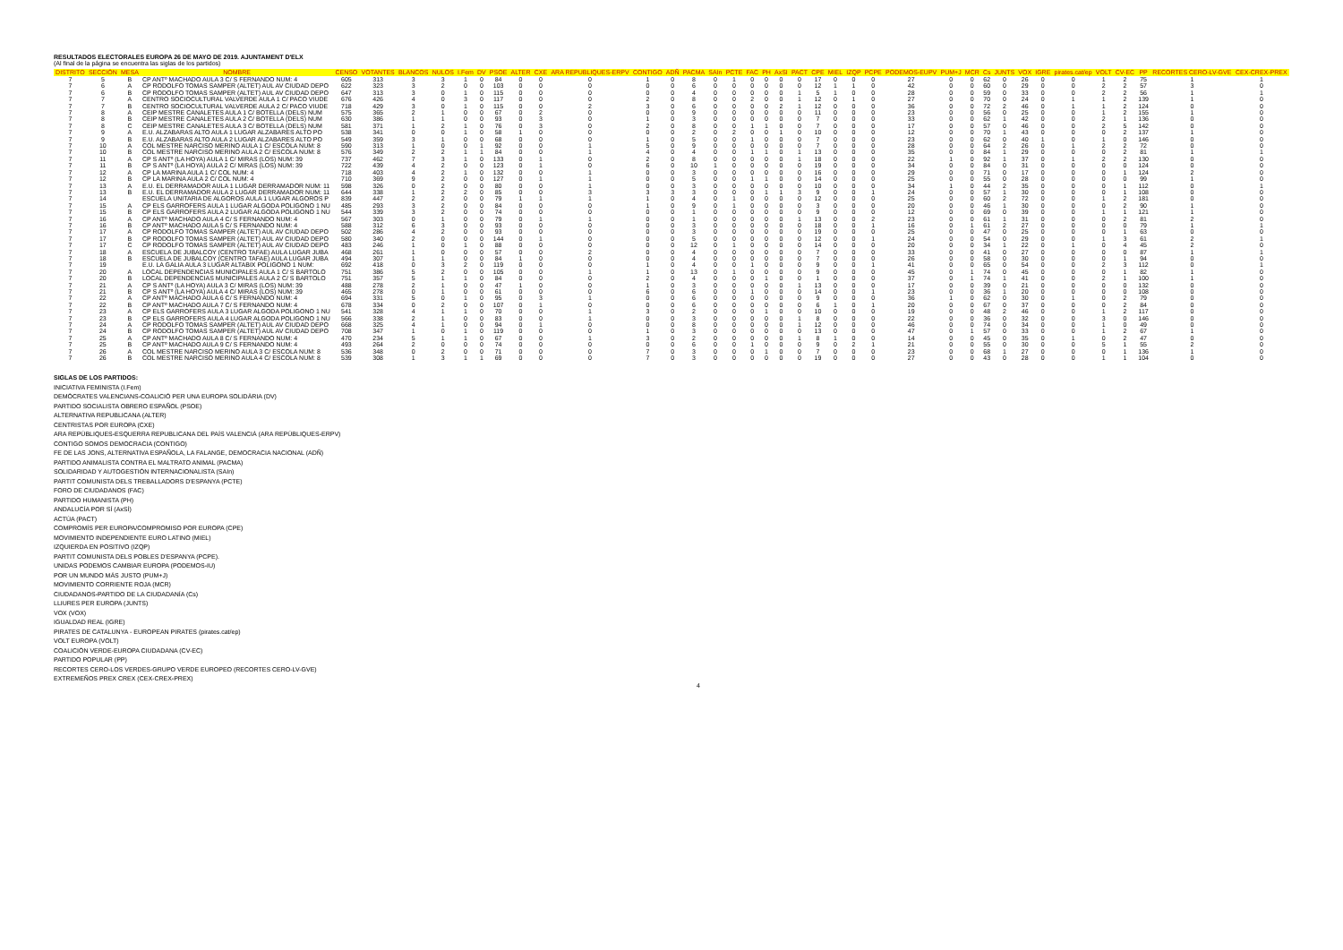RESULTADOS ELECTORALES EUROPA 26 DE MAYO DE 2019. AJUNTAMENT D'ELX
(Al final de la página se encuentra las siglas de los partidos)
| DISTRITO | SECCIÓN | MESA | NOMBRE | CENSO | VOTANTES | BLANCOS | NULOS | I.Fem | DV | PSOE | ALTER | CXE | ARA REPUBLIQUES-ERPV | CONTIGO | ADÑ | PACMA | SAIn | PCTE | FAC | PH | AxSI | PACT | CPE | MIEL | IZQP | PCPE | PODEMOS-EUPV | PUM+J | MCR | Cs | JUNTS | VOX | IGRE | pirates.cat/ep | VOLT | CV-EC | PP | RECORTES CERO-LV-GVE | CEX-CREX-PREX |
| --- | --- | --- | --- | --- | --- | --- | --- | --- | --- | --- | --- | --- | --- | --- | --- | --- | --- | --- | --- | --- | --- | --- | --- | --- | --- | --- | --- | --- | --- | --- | --- | --- | --- | --- | --- | --- | --- | --- | --- |
| 7 | 5 | B | CP ANTº MACHADO AULA 3 C/ S FERNANDO NUM: 4 | 605 | 313 | 3 | 3 | 1 | 0 | 84 | 0 | 0 | 0 | 1 | 0 | 8 | 0 | 1 | 0 | 0 | 0 | 0 | 17 | 0 | 0 | 0 | 27 | 0 | 0 | 62 | 0 | 26 | 0 | 0 | 1 | 2 | 75 | 1 | 1 |
| 7 | 6 | A | CP RODOLFO TOMAS SAMPER (ALTET) AUL AV CIUDAD DEPO | 622 | 323 | 3 | 2 | 0 | 0 | 103 | 0 | 0 | 0 | 0 | 0 | 6 | 0 | 0 | 0 | 0 | 0 | 0 | 12 | 1 | 1 | 0 | 42 | 0 | 0 | 60 | 0 | 29 | 0 | 0 | 2 | 2 | 57 | 3 | 0 |
| 7 | 6 | B | CP RODOLFO TOMAS SAMPER (ALTET) AUL AV CIUDAD DEPO | 647 | 313 | 3 | 0 | 1 | 0 | 115 | 0 | 0 | 0 | 0 | 0 | 4 | 0 | 0 | 0 | 0 | 0 | 1 | 5 | 1 | 0 | 0 | 28 | 0 | 0 | 59 | 0 | 33 | 0 | 0 | 2 | 2 | 56 | 1 | 1 |
| 7 | 7 | A | CENTRO SOCIOCULTURAL VALVERDE AULA 1 C/ PACO VIUDE | 676 | 426 | 4 | 0 | 3 | 0 | 117 | 0 | 0 | 0 | 2 | 0 | 8 | 0 | 0 | 2 | 0 | 0 | 1 | 12 | 0 | 1 | 0 | 27 | 0 | 0 | 70 | 0 | 24 | 0 | 1 | 1 | 2 | 139 | 1 | 0 |
| 7 | 7 | B | CENTRO SOCIOCULTURAL VALVERDE AULA 2 C/ PACO VIUDE | 718 | 429 | 3 | 0 | 1 | 0 | 115 | 0 | 0 | 2 | 3 | 0 | 6 | 0 | 0 | 0 | 0 | 2 | 1 | 12 | 0 | 0 | 0 | 36 | 0 | 0 | 72 | 2 | 46 | 0 | 1 | 1 | 2 | 124 | 0 | 0 |
| 7 | 8 | A | CEIP MESTRE CANALETES AULA 1 C/ BOTELLA (DELS) NUM | 575 | 365 | 2 | 1 | 0 | 0 | 67 | 0 | 2 | 0 | 0 | 0 | 9 | 0 | 0 | 0 | 0 | 0 | 0 | 11 | 0 | 0 | 0 | 23 | 0 | 0 | 56 | 0 | 25 | 0 | 0 | 1 | 2 | 155 | 1 | 0 |
| 7 | 8 | B | CEIP MESTRE CANALETES AULA 2 C/ BOTELLA (DELS) NUM | 630 | 386 | 1 | 1 | 0 | 0 | 93 | 0 | 3 | 0 | 1 | 0 | 3 | 0 | 0 | 0 | 0 | 0 | 0 | 7 | 0 | 0 | 0 | 33 | 0 | 0 | 62 | 1 | 42 | 0 | 0 | 2 | 1 | 136 | 0 | 0 |
| 7 | 8 | C | CEIP MESTRE CANALETES AULA 3 C/ BOTELLA (DELS) NUM | 581 | 371 | 1 | 2 | 1 | 0 | 76 | 0 | 3 | 0 | 2 | 0 | 8 | 0 | 0 | 1 | 1 | 0 | 0 | 7 | 0 | 0 | 0 | 17 | 0 | 0 | 57 | 0 | 46 | 0 | 0 | 2 | 5 | 142 | 0 | 0 |
| 7 | 9 | A | E.U. ALZABARAS ALTO AULA 1 LUGAR ALZABARES ALTO PO | 538 | 341 | 0 | 0 | 1 | 0 | 58 | 1 | 0 | 0 | 0 | 0 | 2 | 0 | 2 | 0 | 0 | 1 | 0 | 10 | 0 | 0 | 0 | 12 | 0 | 0 | 70 | 1 | 43 | 0 | 0 | 0 | 2 | 137 | 1 | 0 |
| 7 | 9 | B | E.U. ALZABARAS ALTO AULA 2 LUGAR ALZABARES ALTO PO | 549 | 359 | 3 | 1 | 0 | 0 | 68 | 0 | 0 | 0 | 1 | 0 | 5 | 0 | 0 | 1 | 0 | 0 | 0 | 7 | 0 | 0 | 0 | 23 | 0 | 0 | 62 | 0 | 40 | 1 | 0 | 1 | 0 | 146 | 0 | 0 |
| 7 | 10 | A | COL MESTRE NARCISO MERINO AULA 1 C/ ESCOLA NUM: 8 | 590 | 313 | 1 | 0 | 0 | 1 | 92 | 0 | 0 | 1 | 5 | 0 | 9 | 0 | 0 | 0 | 0 | 0 | 0 | 7 | 0 | 0 | 0 | 28 | 0 | 0 | 64 | 2 | 26 | 0 | 1 | 2 | 2 | 72 | 0 | 0 |
| 7 | 10 | B | COL MESTRE NARCISO MERINO AULA 2 C/ ESCOLA NUM: 8 | 576 | 349 | 2 | 2 | 1 | 1 | 84 | 0 | 0 | 1 | 4 | 0 | 4 | 0 | 0 | 1 | 1 | 0 | 1 | 13 | 0 | 0 | 0 | 35 | 0 | 0 | 84 | 1 | 29 | 0 | 0 | 0 | 2 | 81 | 1 | 1 |
| 7 | 11 | A | CP S ANTº (LA HOYA) AULA 1 C/ MIRAS (LOS) NUM: 39 | 737 | 462 | 7 | 3 | 1 | 0 | 133 | 0 | 1 | 0 | 2 | 0 | 8 | 0 | 0 | 0 | 0 | 0 | 1 | 18 | 0 | 0 | 0 | 22 | 1 | 0 | 92 | 1 | 37 | 0 | 1 | 2 | 2 | 130 | 0 | 0 |
| 7 | 11 | B | CP S ANTº (LA HOYA) AULA 2 C/ MIRAS (LOS) NUM: 39 | 722 | 439 | 4 | 2 | 0 | 0 | 123 | 0 | 1 | 0 | 6 | 0 | 10 | 1 | 0 | 0 | 0 | 0 | 0 | 19 | 0 | 0 | 0 | 34 | 0 | 0 | 84 | 0 | 31 | 0 | 0 | 0 | 0 | 124 | 0 | 0 |
| 7 | 12 | A | CP LA MARINA AULA 1 C/ COL NUM: 4 | 718 | 403 | 4 | 2 | 1 | 0 | 132 | 0 | 0 | 1 | 0 | 0 | 3 | 0 | 0 | 0 | 0 | 0 | 0 | 16 | 0 | 0 | 0 | 29 | 0 | 0 | 71 | 0 | 17 | 0 | 0 | 0 | 1 | 124 | 2 | 0 |
| 7 | 12 | B | CP LA MARINA AULA 2 C/ COL NUM: 4 | 710 | 369 | 9 | 2 | 0 | 0 | 127 | 0 | 1 | 1 | 0 | 0 | 5 | 0 | 0 | 1 | 1 | 0 | 0 | 14 | 0 | 0 | 0 | 25 | 0 | 0 | 55 | 0 | 28 | 0 | 0 | 0 | 0 | 99 | 1 | 0 |
| 7 | 13 | A | E.U. EL DERRAMADOR AULA 1 LUGAR DERRAMADOR NUM: 11 | 598 | 326 | 0 | 2 | 0 | 0 | 80 | 0 | 0 | 1 | 0 | 0 | 3 | 0 | 0 | 0 | 0 | 0 | 0 | 10 | 0 | 0 | 0 | 34 | 1 | 0 | 44 | 2 | 35 | 0 | 0 | 0 | 1 | 112 | 0 | 1 |
| 7 | 13 | B | E.U. EL DERRAMADOR AULA 2 LUGAR DERRAMADOR NUM: 11 | 644 | 338 | 1 | 2 | 2 | 0 | 85 | 0 | 0 | 3 | 3 | 3 | 3 | 0 | 0 | 0 | 1 | 1 | 3 | 9 | 0 | 0 | 1 | 24 | 0 | 0 | 57 | 1 | 30 | 0 | 0 | 0 | 1 | 108 | 0 | 0 |
| 7 | 14 | | ESCUELA UNITARIA DE ALGOROS AULA 1 LUGAR ALGOROS P | 839 | 447 | 2 | 2 | 0 | 0 | 79 | 1 | 1 | 1 | 1 | 0 | 4 | 0 | 1 | 0 | 0 | 0 | 0 | 12 | 0 | 0 | 0 | 25 | 0 | 0 | 60 | 2 | 72 | 0 | 0 | 1 | 2 | 181 | 0 | 0 |
| 7 | 15 | A | CP ELS GARROFERS AULA 1 LUGAR ALGODA POLIGONO 1 NU | 485 | 293 | 3 | 2 | 0 | 0 | 84 | 0 | 0 | 0 | 1 | 0 | 9 | 0 | 1 | 0 | 0 | 0 | 0 | 3 | 0 | 0 | 0 | 20 | 0 | 0 | 46 | 1 | 30 | 0 | 0 | 0 | 2 | 90 | 1 | 0 |
| 7 | 15 | B | CP ELS GARROFERS AULA 2 LUGAR ALGODA POLIGONO 1 NU | 544 | 339 | 3 | 2 | 0 | 0 | 74 | 0 | 0 | 0 | 0 | 0 | 1 | 0 | 0 | 0 | 0 | 0 | 0 | 9 | 0 | 0 | 0 | 12 | 0 | 0 | 69 | 0 | 39 | 0 | 0 | 1 | 1 | 121 | 1 | 0 |
| 7 | 16 | A | CP ANTº MACHADO AULA 4 C/ S FERNANDO NUM: 4 | 567 | 303 | 0 | 1 | 0 | 0 | 79 | 0 | 1 | 1 | 0 | 0 | 1 | 0 | 0 | 0 | 0 | 0 | 1 | 13 | 0 | 0 | 2 | 23 | 0 | 0 | 61 | 1 | 31 | 0 | 0 | 0 | 2 | 81 | 2 | 0 |
| 7 | 16 | B | CP ANTº MACHADO AULA 5 C/ S FERNANDO NUM: 4 | 588 | 312 | 6 | 3 | 0 | 0 | 93 | 0 | 0 | 0 | 0 | 0 | 3 | 0 | 0 | 0 | 0 | 0 | 0 | 18 | 0 | 0 | 1 | 16 | 0 | 1 | 61 | 2 | 27 | 0 | 0 | 0 | 0 | 79 | 1 | 1 |
| 7 | 17 | A | CP RODOLFO TOMAS SAMPER (ALTET) AUL AV CIUDAD DEPO | 502 | 286 | 4 | 2 | 0 | 0 | 93 | 0 | 0 | 0 | 0 | 0 | 3 | 0 | 0 | 0 | 0 | 0 | 0 | 19 | 0 | 0 | 0 | 25 | 0 | 0 | 47 | 0 | 25 | 0 | 0 | 0 | 1 | 63 | 0 | 0 |
| 7 | 17 | B | CP RODOLFO TOMAS SAMPER (ALTET) AUL AV CIUDAD DEPO | 580 | 340 | 2 | 0 | 0 | 0 | 144 | 0 | 1 | 0 | 0 | 0 | 5 | 0 | 0 | 0 | 0 | 0 | 0 | 12 | 0 | 0 | 1 | 24 | 0 | 0 | 54 | 0 | 29 | 0 | 0 | 1 | 3 | 61 | 2 | 1 |
| 7 | 17 | C | CP RODOLFO TOMAS SAMPER (ALTET) AUL AV CIUDAD DEPO | 483 | 246 | 1 | 0 | 1 | 0 | 88 | 0 | 0 | 0 | 0 | 0 | 12 | 0 | 1 | 0 | 0 | 0 | 0 | 14 | 0 | 0 | 0 | 20 | 0 | 0 | 34 | 1 | 22 | 0 | 1 | 0 | 4 | 45 | 2 | 0 |
| 7 | 18 | A | ESCUELA DE JUBALCOY (CENTRO TAFAE) AULA LUGAR JUBA | 468 | 261 | 1 | 0 | 0 | 0 | 57 | 0 | 0 | 2 | 0 | 0 | 4 | 0 | 0 | 0 | 0 | 0 | 0 | 7 | 0 | 0 | 0 | 33 | 0 | 0 | 41 | 0 | 27 | 0 | 0 | 0 | 0 | 87 | 1 | 1 |
| 7 | 18 | B | ESCUELA DE JUBALCOY (CENTRO TAFAE) AULA LUGAR JUBA | 494 | 307 | 1 | 1 | 0 | 0 | 84 | 1 | 0 | 0 | 0 | 0 | 4 | 0 | 0 | 0 | 0 | 0 | 0 | 7 | 0 | 0 | 0 | 26 | 0 | 0 | 58 | 0 | 30 | 0 | 0 | 0 | 1 | 94 | 0 | 0 |
| 7 | 19 | | E.U. LA GALIA AULA 3 LUGAR ALTABIX POLIGONO 1 NUM: | 692 | 418 | 0 | 3 | 2 | 0 | 119 | 0 | 0 | 0 | 1 | 0 | 4 | 0 | 0 | 1 | 0 | 0 | 0 | 9 | 0 | 0 | 1 | 41 | 0 | 0 | 65 | 0 | 54 | 0 | 0 | 2 | 3 | 112 | 0 | 1 |
| 7 | 20 | A | LOCAL DEPENDENCIAS MUNICIPALES AULA 1 C/ S BARTOLO | 751 | 386 | 5 | 2 | 0 | 0 | 105 | 0 | 0 | 1 | 1 | 0 | 13 | 0 | 1 | 0 | 0 | 0 | 0 | 9 | 0 | 0 | 0 | 45 | 0 | 1 | 74 | 0 | 45 | 0 | 0 | 0 | 1 | 82 | 1 | 0 |
| 7 | 20 | B | LOCAL DEPENDENCIAS MUNICIPALES AULA 2 C/ S BARTOLO | 751 | 357 | 5 | 1 | 1 | 0 | 84 | 0 | 0 | 0 | 2 | 0 | 4 | 0 | 0 | 0 | 1 | 0 | 0 | 1 | 0 | 0 | 0 | 37 | 0 | 1 | 74 | 1 | 41 | 0 | 0 | 2 | 1 | 100 | 1 | 0 |
| 7 | 21 | A | CP S ANTº (LA HOYA) AULA 3 C/ MIRAS (LOS) NUM: 39 | 488 | 278 | 2 | 1 | 0 | 0 | 47 | 1 | 0 | 0 | 1 | 0 | 3 | 0 | 0 | 0 | 0 | 0 | 1 | 13 | 0 | 0 | 0 | 17 | 0 | 0 | 39 | 0 | 21 | 0 | 0 | 0 | 0 | 132 | 0 | 0 |
| 7 | 21 | B | CP S ANTº (LA HOYA) AULA 4 C/ MIRAS (LOS) NUM: 39 | 465 | 278 | 0 | 1 | 0 | 0 | 61 | 0 | 0 | 0 | 6 | 0 | 6 | 0 | 0 | 1 | 0 | 0 | 0 | 14 | 0 | 0 | 1 | 23 | 0 | 0 | 36 | 1 | 20 | 0 | 0 | 0 | 0 | 108 | 0 | 0 |
| 7 | 22 | A | CP ANTº MACHADO AULA 6 C/ S FERNANDO NUM: 4 | 694 | 331 | 5 | 0 | 1 | 0 | 95 | 0 | 3 | 1 | 0 | 0 | 6 | 0 | 0 | 0 | 0 | 0 | 0 | 9 | 0 | 0 | 0 | 36 | 1 | 0 | 62 | 0 | 30 | 0 | 1 | 0 | 2 | 79 | 0 | 0 |
| 7 | 22 | B | CP ANTº MACHADO AULA 7 C/ S FERNANDO NUM: 4 | 678 | 334 | 0 | 2 | 0 | 0 | 107 | 0 | 1 | 0 | 0 | 0 | 6 | 0 | 0 | 0 | 0 | 0 | 0 | 6 | 1 | 0 | 1 | 20 | 0 | 0 | 67 | 0 | 37 | 0 | 0 | 0 | 2 | 84 | 0 | 0 |
| 7 | 23 | A | CP ELS GARROFERS AULA 3 LUGAR ALGODA POLIGONO 1 NU | 541 | 328 | 4 | 1 | 1 | 0 | 70 | 0 | 0 | 1 | 3 | 0 | 2 | 0 | 0 | 0 | 1 | 0 | 0 | 10 | 0 | 0 | 0 | 19 | 0 | 0 | 48 | 2 | 46 | 0 | 0 | 1 | 2 | 117 | 0 | 0 |
| 7 | 23 | B | CP ELS GARROFERS AULA 4 LUGAR ALGODA POLIGONO 1 NU | 566 | 338 | 2 | 1 | 0 | 0 | 83 | 0 | 0 | 1 | 0 | 0 | 3 | 0 | 0 | 0 | 0 | 0 | 1 | 8 | 0 | 0 | 0 | 22 | 0 | 0 | 36 | 0 | 32 | 0 | 0 | 3 | 0 | 146 | 0 | 0 |
| 7 | 24 | A | CP RODOLFO TOMAS SAMPER (ALTET) AUL AV CIUDAD DEPO | 668 | 325 | 4 | 1 | 0 | 0 | 94 | 0 | 1 | 0 | 0 | 0 | 8 | 0 | 0 | 0 | 0 | 0 | 1 | 12 | 0 | 0 | 0 | 46 | 0 | 0 | 74 | 0 | 34 | 0 | 0 | 1 | 0 | 49 | 0 | 0 |
| 7 | 24 | B | CP RODOLFO TOMAS SAMPER (ALTET) AUL AV CIUDAD DEPO | 708 | 347 | 1 | 0 | 1 | 0 | 119 | 0 | 0 | 0 | 1 | 0 | 3 | 0 | 0 | 0 | 0 | 0 | 0 | 13 | 0 | 0 | 0 | 47 | 0 | 1 | 57 | 0 | 33 | 0 | 0 | 1 | 2 | 67 | 1 | 0 |
| 7 | 25 | A | CP ANTº MACHADO AULA 8 C/ S FERNANDO NUM: 4 | 470 | 234 | 5 | 1 | 1 | 0 | 67 | 0 | 0 | 1 | 3 | 0 | 2 | 0 | 0 | 0 | 0 | 0 | 1 | 8 | 1 | 0 | 0 | 14 | 0 | 0 | 45 | 0 | 35 | 0 | 1 | 0 | 2 | 47 | 0 | 0 |
| 7 | 25 | B | CP ANTº MACHADO AULA 9 C/ S FERNANDO NUM: 4 | 493 | 264 | 2 | 0 | 0 | 0 | 74 | 0 | 0 | 0 | 0 | 0 | 6 | 0 | 0 | 1 | 0 | 0 | 0 | 9 | 0 | 2 | 1 | 21 | 0 | 0 | 55 | 0 | 30 | 0 | 0 | 5 | 1 | 55 | 2 | 0 |
| 7 | 26 | A | COL MESTRE NARCISO MERINO AULA 3 C/ ESCOLA NUM: 8 | 536 | 348 | 0 | 2 | 0 | 0 | 71 | 0 | 0 | 0 | 7 | 0 | 3 | 0 | 0 | 0 | 1 | 0 | 0 | 7 | 0 | 0 | 0 | 23 | 0 | 0 | 68 | 1 | 27 | 0 | 0 | 0 | 1 | 136 | 1 | 0 |
| 7 | 26 | B | COL MESTRE NARCISO MERINO AULA 4 C/ ESCOLA NUM: 8 | 539 | 308 | 1 | 3 | 1 | 1 | 69 | 0 | 0 | 0 | 7 | 0 | 3 | 0 | 0 | 0 | 0 | 0 | 0 | 19 | 0 | 0 | 0 | 27 | 0 | 0 | 43 | 0 | 28 | 0 | 0 | 1 | 1 | 104 | 0 | 0 |
SIGLAS DE LOS PARTIDOS:
INICIATIVA FEMINISTA (I.Fem)
DEMÒCRATES VALENCIANS-COALICIÓ PER UNA EUROPA SOLIDÀRIA (DV)
PARTIDO SOCIALISTA OBRERO ESPAÑOL (PSOE)
ALTERNATIVA REPUBLICANA (ALTER)
CENTRISTAS POR EUROPA (CXE)
ARA REPÚBLIQUES-ESQUERRA REPUBLICANA DEL PAÍS VALENCIÀ (ARA REPÚBLIQUES-ERPV)
CONTIGO SOMOS DEMOCRACIA (CONTIGO)
FE DE LAS JONS, ALTERNATIVA ESPAÑOLA, LA FALANGE, DEMOCRACIA NACIONAL (ADÑ)
PARTIDO ANIMALISTA CONTRA EL MALTRATO ANIMAL (PACMA)
SOLIDARIDAD Y AUTOGESTIÓN INTERNACIONALISTA (SAIn)
PARTIT COMUNISTA DELS TREBALLADORS D'ESPANYA (PCTE)
FORO DE CIUDADANOS (FAC)
PARTIDO HUMANISTA (PH)
ANDALUCÍA POR SÍ (AxSÍ)
ACTÚA (PACT)
COMPROMÍS PER EUROPA/COMPROMISO POR EUROPA (CPE)
MOVIMIENTO INDEPENDIENTE EURO LATINO (MIEL)
IZQUIERDA EN POSITIVO (IZQP)
PARTIT COMUNISTA DELS POBLES D'ESPANYA (PCPE).
UNIDAS PODEMOS CAMBIAR EUROPA (PODEMOS-IU)
POR UN MUNDO MÁS JUSTO (PUM+J)
MOVIMIENTO CORRIENTE ROJA (MCR)
CIUDADANOS-PARTIDO DE LA CIUDADANÍA (Cs)
LLIURES PER EUROPA (JUNTS)
VOX (VOX)
IGUALDAD REAL (IGRE)
PIRATES DE CATALUNYA - EUROPEAN PIRATES (pirates.cat/ep)
VOLT EUROPA (VOLT)
COALICIÓN VERDE-EUROPA CIUDADANA (CV-EC)
PARTIDO POPULAR (PP)
RECORTES CERO-LOS VERDES-GRUPO VERDE EUROPEO (RECORTES CERO-LV-GVE)
EXTREMEÑOS PREX CREX (CEX-CREX-PREX)
4